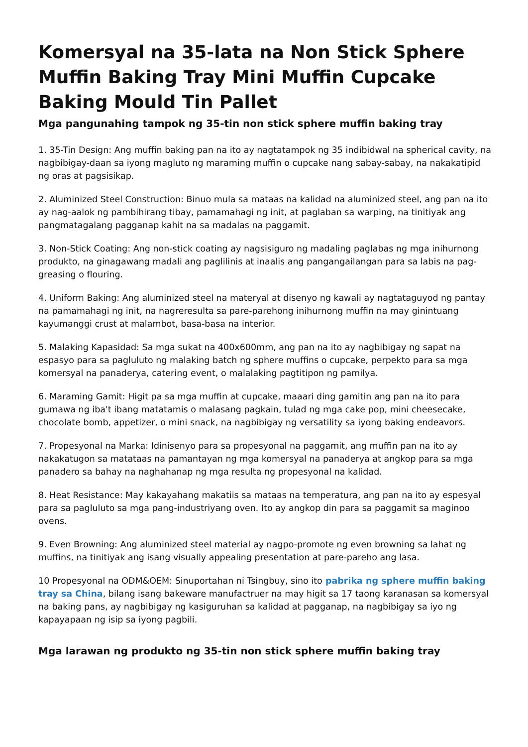Komersyal na 35-lata na Non Stick Sphere Muffin Baking Tray Mini Muffin Cupcake Baking Mould Tin Pallet
Mga pangunahing tampok ng 35-tin non stick sphere muffin baking tray
1. 35-Tin Design: Ang muffin baking pan na ito ay nagtatampok ng 35 indibidwal na spherical cavity, na nagbibigay-daan sa iyong magluto ng maraming muffin o cupcake nang sabay-sabay, na nakakatipid ng oras at pagsisikap.
2. Aluminized Steel Construction: Binuo mula sa mataas na kalidad na aluminized steel, ang pan na ito ay nag-aalok ng pambihirang tibay, pamamahagi ng init, at paglaban sa warping, na tinitiyak ang pangmatagalang pagganap kahit na sa madalas na paggamit.
3. Non-Stick Coating: Ang non-stick coating ay nagsisiguro ng madaling paglabas ng mga inihurnong produkto, na ginagawang madali ang paglilinis at inaalis ang pangangailangan para sa labis na pag-greasing o flouring.
4. Uniform Baking: Ang aluminized steel na materyal at disenyo ng kawali ay nagtataguyod ng pantay na pamamahagi ng init, na nagreresulta sa pare-parehong inihurnong muffin na may ginintuang kayumanggi crust at malambot, basa-basa na interior.
5. Malaking Kapasidad: Sa mga sukat na 400x600mm, ang pan na ito ay nagbibigay ng sapat na espasyo para sa pagluluto ng malaking batch ng sphere muffins o cupcake, perpekto para sa mga komersyal na panaderya, catering event, o malalaking pagtitipon ng pamilya.
6. Maraming Gamit: Higit pa sa mga muffin at cupcake, maaari ding gamitin ang pan na ito para gumawa ng iba't ibang matatamis o malasang pagkain, tulad ng mga cake pop, mini cheesecake, chocolate bomb, appetizer, o mini snack, na nagbibigay ng versatility sa iyong baking endeavors.
7. Propesyonal na Marka: Idinisenyo para sa propesyonal na paggamit, ang muffin pan na ito ay nakakatugon sa matataas na pamantayan ng mga komersyal na panaderya at angkop para sa mga panadero sa bahay na naghahanap ng mga resulta ng propesyonal na kalidad.
8. Heat Resistance: May kakayahang makatiis sa mataas na temperatura, ang pan na ito ay espesyal para sa pagluluto sa mga pang-industriyang oven. Ito ay angkop din para sa paggamit sa maginoo ovens.
9. Even Browning: Ang aluminized steel material ay nagpo-promote ng even browning sa lahat ng muffins, na tinitiyak ang isang visually appealing presentation at pare-pareho ang lasa.
10 Propesyonal na ODM&OEM: Sinuportahan ni Tsingbuy, sino ito pabrika ng sphere muffin baking tray sa China, bilang isang bakeware manufactruer na may higit sa 17 taong karanasan sa komersyal na baking pans, ay nagbibigay ng kasiguruhan sa kalidad at pagganap, na nagbibigay sa iyo ng kapayapaan ng isip sa iyong pagbili.
Mga larawan ng produkto ng 35-tin non stick sphere muffin baking tray